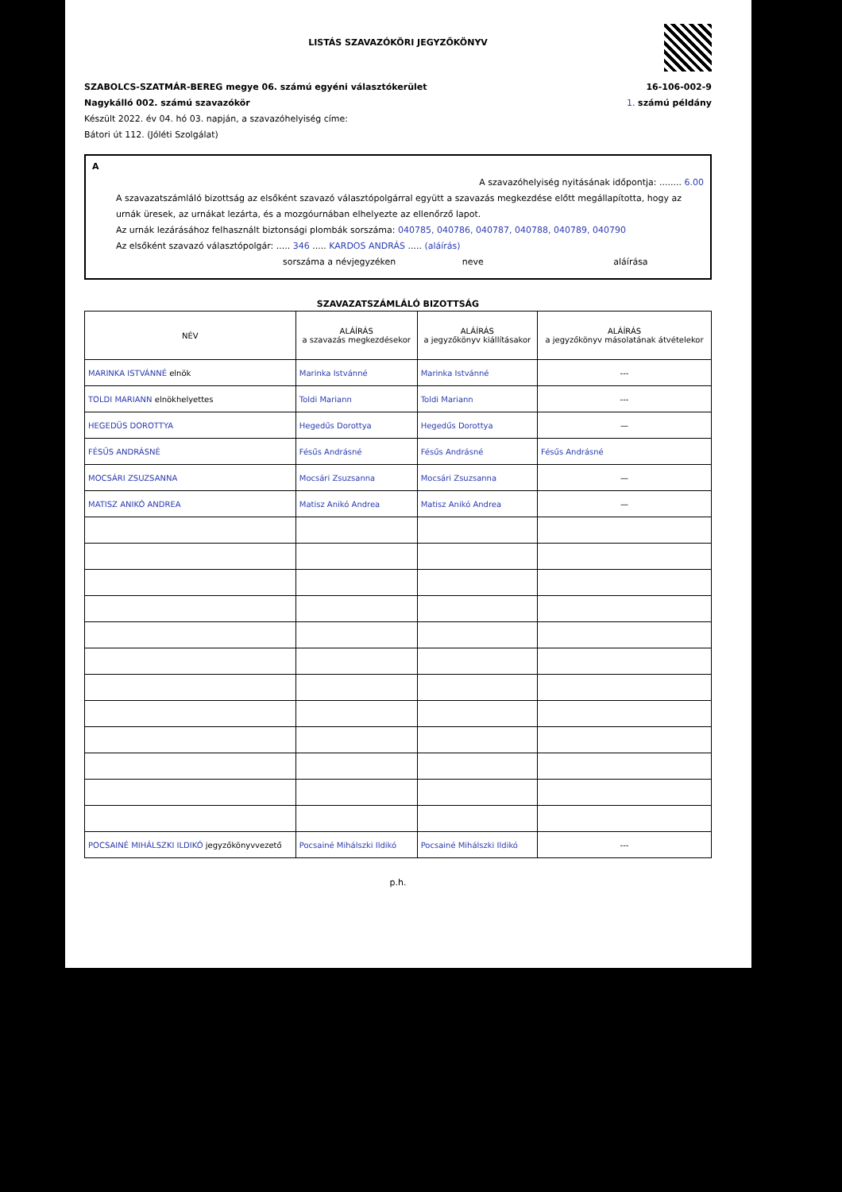LISTÁS SZAVAZÓKÖRI JEGYZŐKÖNYV
SZABOLCS-SZATMÁR-BEREG megye 06. számú egyéni választókerület
Nagykálló 002. számú szavazókör
Készült 2022. év 04. hó 03. napján, a szavazóhelyiség címe:
Bátori út 112. (Jóléti Szolgálat)
16-106-002-9
1. számú példány
A
A szavazóhelyiség nyitásának időpontja: ........ 6.00
A szavazatszámláló bizottság az elsőként szavazó választópolgárral együtt a szavazás megkezdése előtt megállapította, hogy az urnák üresek, az urnákat lezárta, és a mozgóurnában elhelyezte az ellenőrző lapot.
Az urnák lezárásához felhasznált biztonsági plombák sorszáma: 040785, 040786, 040787, 040788, 040789, 040790
Az elsőként szavazó választópolgár: ..... 346 ..... KARDOS ANDRÁS ..... (aláírás)
sorszáma a névjegyzéken neve aláírása
SZAVAZATSZÁMLÁLÓ BIZOTTSÁG
| NÉV | ALÁÍRÁS a szavazás megkezdésekor | ALÁÍRÁS a jegyzőkönyv kiállításakor | ALÁÍRÁS a jegyzőkönyv másolatának átvételekor |
| --- | --- | --- | --- |
| MARINKA ISTVÁNNÉ elnök | Marinka Istvánné | Marinka Istvánné | --- |
| TOLDI MARIANN elnökhelyettes | Toldi Mariann | Toldi Mariann | --- |
| HEGEDŰS DOROTTYA | Hegedűs Dorottya | Hegedűs Dorottya | — |
| FÉSŰS ANDRÁSNÉ | Fésűs Andrásné | Fésűs Andrásné | Fésűs Andrásné |
| MOCSÁRI ZSUZSANNA | Mocsári Zsuzsanna | Mocsári Zsuzsanna | — |
| MATISZ ANIKÓ ANDREA | Matisz Anikó Andrea | Matisz Anikó Andrea | — |
| POCSAINÉ MIHÁLSZKI ILDIKÓ jegyzőkönyvvezető | Pocsainé Mihálszki Ildikó | Pocsainé Mihálszki Ildikó | --- |
p.h.